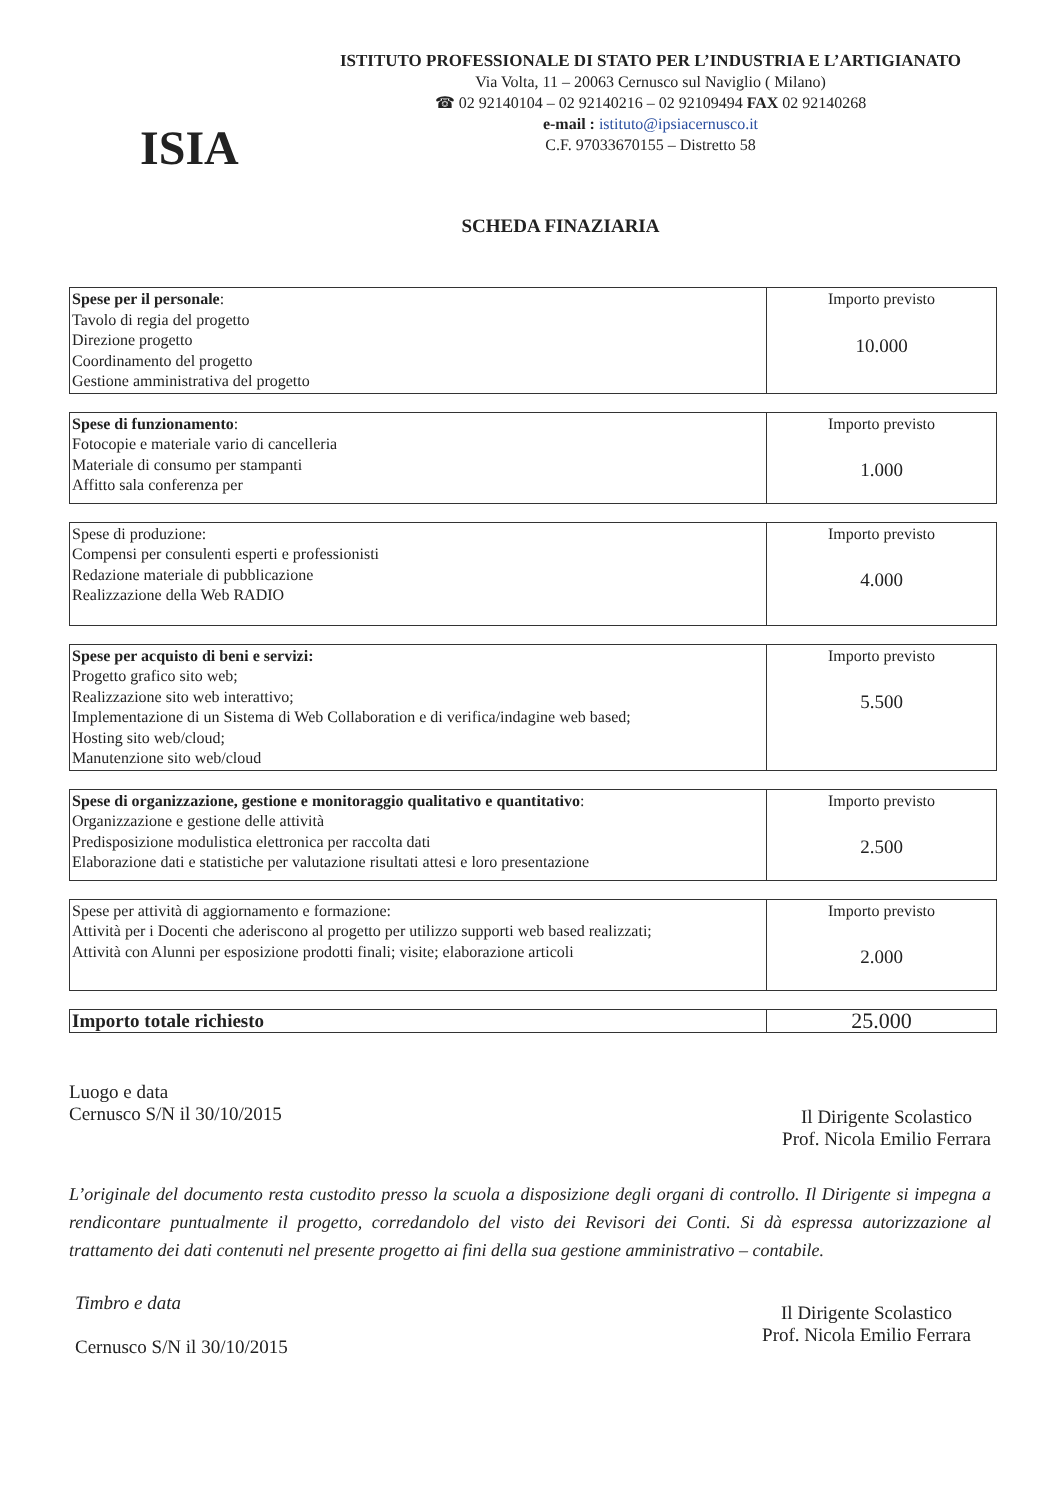ISIA
ISTITUTO PROFESSIONALE DI STATO PER L’INDUSTRIA E L’ARTIGIANATO
Via Volta, 11 – 20063 Cernusco sul Naviglio ( Milano)
☎ 02 92140104 – 02 92140216 – 02 92109494 FAX 02 92140268
e-mail : istituto@ipsiacernusco.it
C.F. 97033670155 – Distretto 58
SCHEDA FINAZIARIA
| Spese per il personale : Tavolo di regia del progetto Direzione progetto Coordinamento del progetto Gestione amministrativa del progetto | Importo previsto 10.000 |
| Spese di funzionamento : Fotocopie e materiale vario di cancelleria Materiale di consumo per stampanti Affitto sala conferenza per | Importo previsto 1.000 |
| Spese di produzione: Compensi per consulenti esperti e professionisti Redazione materiale di pubblicazione Realizzazione della Web RADIO | Importo previsto 4.000 |
| Spese per acquisto di beni e servizi: Progetto grafico sito web; Realizzazione sito web interattivo; Implementazione di un Sistema di Web Collaboration e di verifica/indagine web based; Hosting sito web/cloud; Manutenzione sito web/cloud | Importo previsto 5.500 |
| Spese di organizzazione, gestione e monitoraggio qualitativo e quantitativo : Organizzazione e gestione delle attività Predisposizione modulistica elettronica per raccolta dati Elaborazione dati e statistiche per valutazione risultati attesi e loro presentazione | Importo previsto 2.500 |
| Spese per attività di aggiornamento e formazione: Attività per i Docenti che aderiscono al progetto per utilizzo supporti web based realizzati; Attività con Alunni per esposizione prodotti finali; visite; elaborazione articoli | Importo previsto 2.000 |
| Importo totale richiesto | 25.000 |
Luogo e data
Cernusco S/N il 30/10/2015
Il Dirigente Scolastico
Prof. Nicola Emilio Ferrara
L’originale del documento resta custodito presso la scuola a disposizione degli organi di controllo. Il Dirigente si impegna a rendicontare puntualmente il progetto, corredandolo del visto dei Revisori dei Conti. Si dà espressa autorizzazione al trattamento dei dati contenuti nel presente progetto ai fini della sua gestione amministrativo – contabile.
Timbro e data
Cernusco S/N il 30/10/2015
Il Dirigente Scolastico
Prof. Nicola Emilio Ferrara